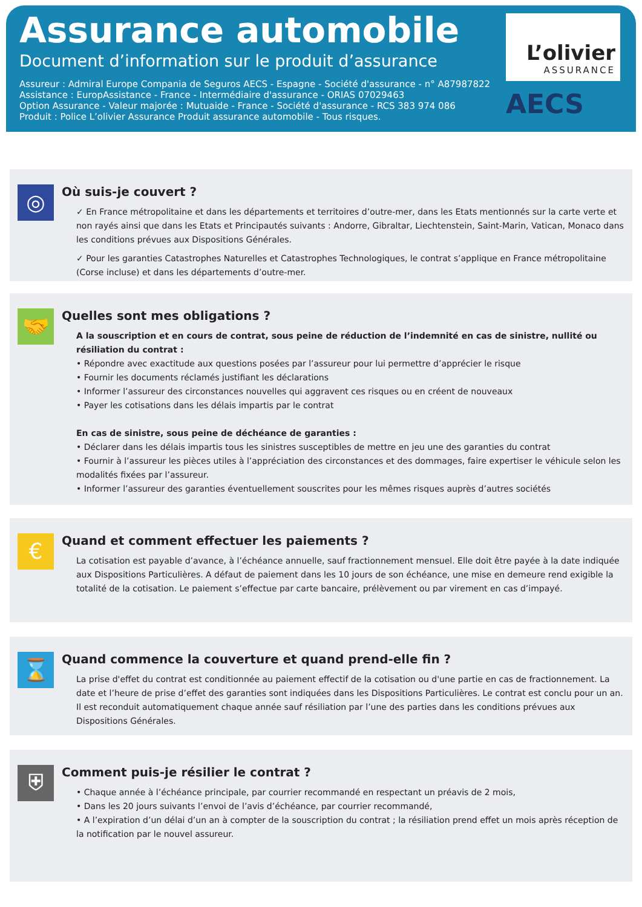Assurance automobile
Document d’information sur le produit d’assurance
Assureur : Admiral Europe Compania de Seguros AECS - Espagne - Société d'assurance - n° A87987822
Assistance : EuropAssistance - France - Intermédiaire d'assurance - ORIAS 07029463
Option Assurance - Valeur majorée : Mutuaide - France - Société d'assurance - RCS 383 974 086
Produit : Police L’olivier Assurance Produit assurance automobile - Tous risques.
L’olivier
ASSURANCE
AECS
◎
Où suis-je couvert ?
✓ En France métropolitaine et dans les départements et territoires d’outre-mer, dans les Etats mentionnés sur la carte verte et non rayés ainsi que dans les Etats et Principautés suivants : Andorre, Gibraltar, Liechtenstein, Saint-Marin, Vatican, Monaco dans les conditions prévues aux Dispositions Générales.
✓ Pour les garanties Catastrophes Naturelles et Catastrophes Technologiques, le contrat s’applique en France métropolitaine (Corse incluse) et dans les départements d’outre-mer.
🤝
Quelles sont mes obligations ?
A la souscription et en cours de contrat, sous peine de réduction de l’indemnité en cas de sinistre, nullité ou résiliation du contrat :
• Répondre avec exactitude aux questions posées par l’assureur pour lui permettre d’apprécier le risque
• Fournir les documents réclamés justifiant les déclarations
• Informer l’assureur des circonstances nouvelles qui aggravent ces risques ou en créent de nouveaux
• Payer les cotisations dans les délais impartis par le contrat
En cas de sinistre, sous peine de déchéance de garanties :
• Déclarer dans les délais impartis tous les sinistres susceptibles de mettre en jeu une des garanties du contrat
• Fournir à l’assureur les pièces utiles à l’appréciation des circonstances et des dommages, faire expertiser le véhicule selon les modalités fixées par l’assureur.
• Informer l’assureur des garanties éventuellement souscrites pour les mêmes risques auprès d’autres sociétés
€
Quand et comment effectuer les paiements ?
La cotisation est payable d’avance, à l’échéance annuelle, sauf fractionnement mensuel. Elle doit être payée à la date indiquée aux Dispositions Particulières. A défaut de paiement dans les 10 jours de son échéance, une mise en demeure rend exigible la totalité de la cotisation. Le paiement s’effectue par carte bancaire, prélèvement ou par virement en cas d’impayé.
⌛
Quand commence la couverture et quand prend-elle fin ?
La prise d'effet du contrat est conditionnée au paiement effectif de la cotisation ou d'une partie en cas de fractionnement. La date et l’heure de prise d’effet des garanties sont indiquées dans les Dispositions Particulières. Le contrat est conclu pour un an. Il est reconduit automatiquement chaque année sauf résiliation par l’une des parties dans les conditions prévues aux Dispositions Générales.
⛨
Comment puis-je résilier le contrat ?
• Chaque année à l’échéance principale, par courrier recommandé en respectant un préavis de 2 mois,
• Dans les 20 jours suivants l’envoi de l’avis d’échéance, par courrier recommandé,
• A l’expiration d’un délai d’un an à compter de la souscription du contrat ; la résiliation prend effet un mois après réception de la notification par le nouvel assureur.